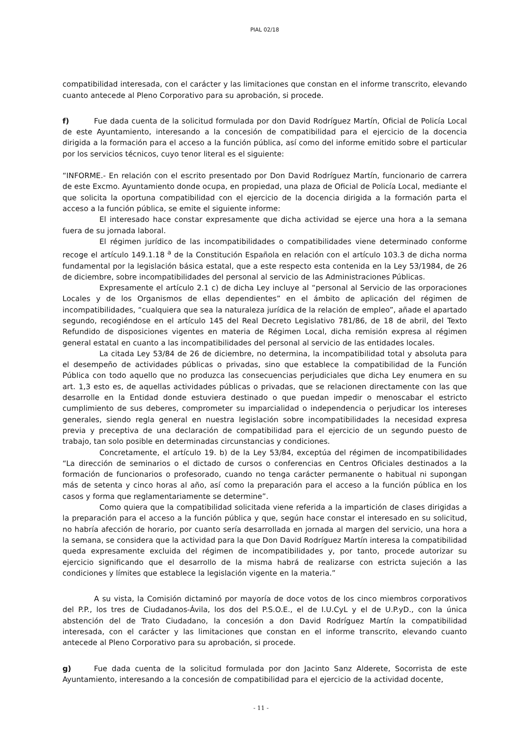PIAL 02/18
compatibilidad interesada, con el carácter y las limitaciones que constan en el informe transcrito, elevando cuanto antecede al Pleno Corporativo para su aprobación, si procede.
f) Fue dada cuenta de la solicitud formulada por don David Rodríguez Martín, Oficial de Policía Local de este Ayuntamiento, interesando a la concesión de compatibilidad para el ejercicio de la docencia dirigida a la formación para el acceso a la función pública, así como del informe emitido sobre el particular por los servicios técnicos, cuyo tenor literal es el siguiente:
“INFORME.- En relación con el escrito presentado por Don David Rodríguez Martín, funcionario de carrera de este Excmo. Ayuntamiento donde ocupa, en propiedad, una plaza de Oficial de Policía Local, mediante el que solicita la oportuna compatibilidad con el ejercicio de la docencia dirigida a la formación parta el acceso a la función pública, se emite el siguiente informe:
El interesado hace constar expresamente que dicha actividad se ejerce una hora a la semana fuera de su jornada laboral.
El régimen jurídico de las incompatibilidades o compatibilidades viene determinado conforme recoge el artículo 149.1.18 <sup>a</sup> de la Constitución Española en relación con el artículo 103.3 de dicha norma fundamental por la legislación básica estatal, que a este respecto esta contenida en la Ley 53/1984, de 26 de diciembre, sobre incompatibilidades del personal al servicio de las Administraciones Públicas.
Expresamente el artículo 2.1 c) de dicha Ley incluye al “personal al Servicio de las orporaciones Locales y de los Organismos de ellas dependientes” en el ámbito de aplicación del régimen de incompatibilidades, “cualquiera que sea la naturaleza jurídica de la relación de empleo”, añade el apartado segundo, recogiéndose en el artículo 145 del Real Decreto Legislativo 781/86, de 18 de abril, del Texto Refundido de disposiciones vigentes en materia de Régimen Local, dicha remisión expresa al régimen general estatal en cuanto a las incompatibilidades del personal al servicio de las entidades locales.
La citada Ley 53/84 de 26 de diciembre, no determina, la incompatibilidad total y absoluta para el desempeño de actividades públicas o privadas, sino que establece la compatibilidad de la Función Pública con todo aquello que no produzca las consecuencias perjudiciales que dicha Ley enumera en su art. 1,3 esto es, de aquellas actividades públicas o privadas, que se relacionen directamente con las que desarrolle en la Entidad donde estuviera destinado o que puedan impedir o menoscabar el estricto cumplimiento de sus deberes, comprometer su imparcialidad o independencia o perjudicar los intereses generales, siendo regla general en nuestra legislación sobre incompatibilidades la necesidad expresa previa y preceptiva de una declaración de compatibilidad para el ejercicio de un segundo puesto de trabajo, tan solo posible en determinadas circunstancias y condiciones.
Concretamente, el artículo 19. b) de la Ley 53/84, exceptúa del régimen de incompatibilidades “La dirección de seminarios o el dictado de cursos o conferencias en Centros Oficiales destinados a la formación de funcionarios o profesorado, cuando no tenga carácter permanente o habitual ni supongan más de setenta y cinco horas al año, así como la preparación para el acceso a la función pública en los casos y forma que reglamentariamente se determine”.
Como quiera que la compatibilidad solicitada viene referida a la impartición de clases dirigidas a la preparación para el acceso a la función pública y que, según hace constar el interesado en su solicitud, no habría afección de horario, por cuanto sería desarrollada en jornada al margen del servicio, una hora a la semana, se considera que la actividad para la que Don David Rodríguez Martín interesa la compatibilidad queda expresamente excluida del régimen de incompatibilidades y, por tanto, procede autorizar su ejercicio significando que el desarrollo de la misma habrá de realizarse con estricta sujeción a las condiciones y límites que establece la legislación vigente en la materia.”
A su vista, la Comisión dictaminó por mayoría de doce votos de los cinco miembros corporativos del P.P., los tres de Ciudadanos-Ávila, los dos del P.S.O.E., el de I.U.CyL y el de U.P.yD., con la única abstención del de Trato Ciudadano, la concesión a don David Rodríguez Martín la compatibilidad interesada, con el carácter y las limitaciones que constan en el informe transcrito, elevando cuanto antecede al Pleno Corporativo para su aprobación, si procede.
g) Fue dada cuenta de la solicitud formulada por don Jacinto Sanz Alderete, Socorrista de este Ayuntamiento, interesando a la concesión de compatibilidad para el ejercicio de la actividad docente,
- 11 -